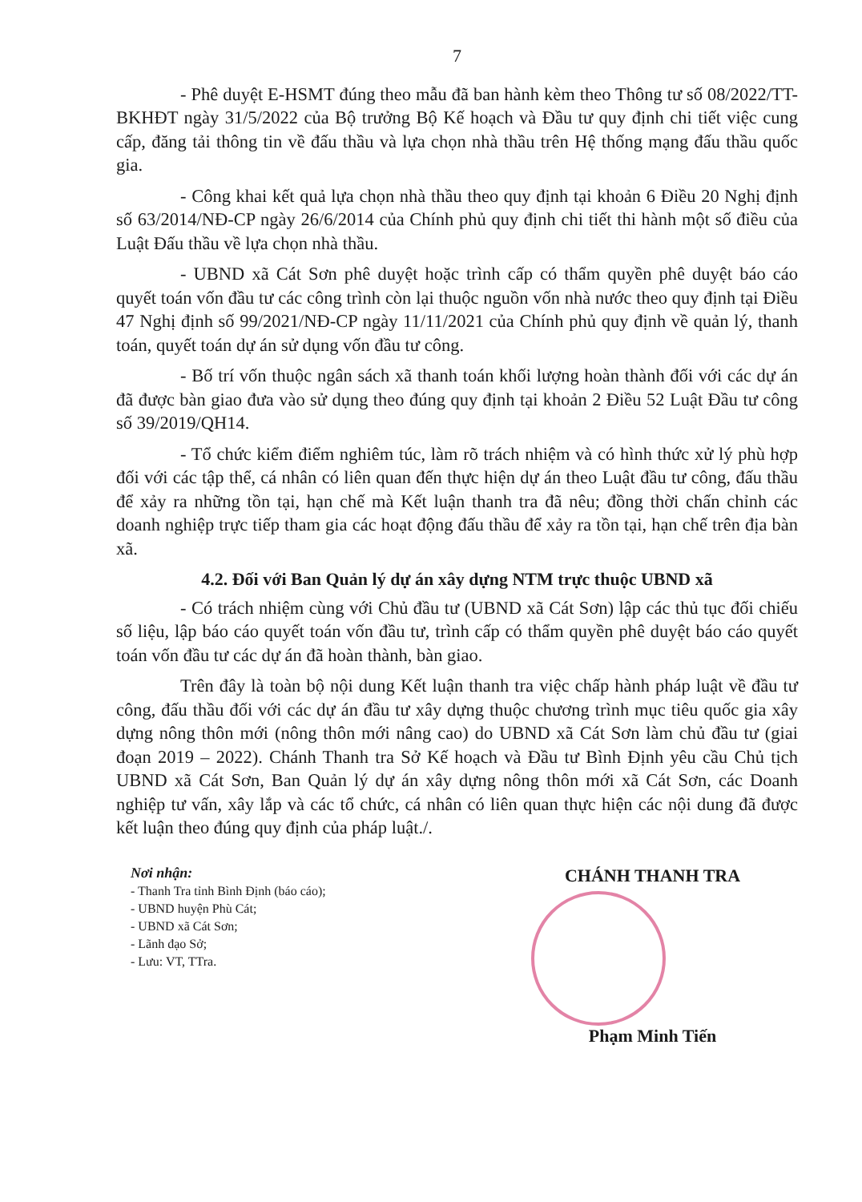7
- Phê duyệt E-HSMT đúng theo mẫu đã ban hành kèm theo Thông tư số 08/2022/TT-BKHĐT ngày 31/5/2022 của Bộ trưởng Bộ Kế hoạch và Đầu tư quy định chi tiết việc cung cấp, đăng tải thông tin về đấu thầu và lựa chọn nhà thầu trên Hệ thống mạng đấu thầu quốc gia.
- Công khai kết quả lựa chọn nhà thầu theo quy định tại khoản 6 Điều 20 Nghị định số 63/2014/NĐ-CP ngày 26/6/2014 của Chính phủ quy định chi tiết thi hành một số điều của Luật Đấu thầu về lựa chọn nhà thầu.
- UBND xã Cát Sơn phê duyệt hoặc trình cấp có thẩm quyền phê duyệt báo cáo quyết toán vốn đầu tư các công trình còn lại thuộc nguồn vốn nhà nước theo quy định tại Điều 47 Nghị định số 99/2021/NĐ-CP ngày 11/11/2021 của Chính phủ quy định về quản lý, thanh toán, quyết toán dự án sử dụng vốn đầu tư công.
- Bố trí vốn thuộc ngân sách xã thanh toán khối lượng hoàn thành đối với các dự án đã được bàn giao đưa vào sử dụng theo đúng quy định tại khoản 2 Điều 52 Luật Đầu tư công số 39/2019/QH14.
- Tổ chức kiểm điểm nghiêm túc, làm rõ trách nhiệm và có hình thức xử lý phù hợp đối với các tập thể, cá nhân có liên quan đến thực hiện dự án theo Luật đầu tư công, đấu thầu để xảy ra những tồn tại, hạn chế mà Kết luận thanh tra đã nêu; đồng thời chấn chỉnh các doanh nghiệp trực tiếp tham gia các hoạt động đấu thầu để xảy ra tồn tại, hạn chế trên địa bàn xã.
4.2. Đối với Ban Quản lý dự án xây dựng NTM trực thuộc UBND xã
- Có trách nhiệm cùng với Chủ đầu tư (UBND xã Cát Sơn) lập các thủ tục đối chiếu số liệu, lập báo cáo quyết toán vốn đầu tư, trình cấp có thẩm quyền phê duyệt báo cáo quyết toán vốn đầu tư các dự án đã hoàn thành, bàn giao.
Trên đây là toàn bộ nội dung Kết luận thanh tra việc chấp hành pháp luật về đầu tư công, đấu thầu đối với các dự án đầu tư xây dựng thuộc chương trình mục tiêu quốc gia xây dựng nông thôn mới (nông thôn mới nâng cao) do UBND xã Cát Sơn làm chủ đầu tư (giai đoạn 2019 – 2022). Chánh Thanh tra Sở Kế hoạch và Đầu tư Bình Định yêu cầu Chủ tịch UBND xã Cát Sơn, Ban Quản lý dự án xây dựng nông thôn mới xã Cát Sơn, các Doanh nghiệp tư vấn, xây lắp và các tổ chức, cá nhân có liên quan thực hiện các nội dung đã được kết luận theo đúng quy định của pháp luật./.
Nơi nhận:
- Thanh Tra tỉnh Bình Định (báo cáo);
- UBND huyện Phù Cát;
- UBND xã Cát Sơn;
- Lãnh đạo Sở;
- Lưu: VT, TTra.
CHÁNH THANH TRA
Phạm Minh Tiến